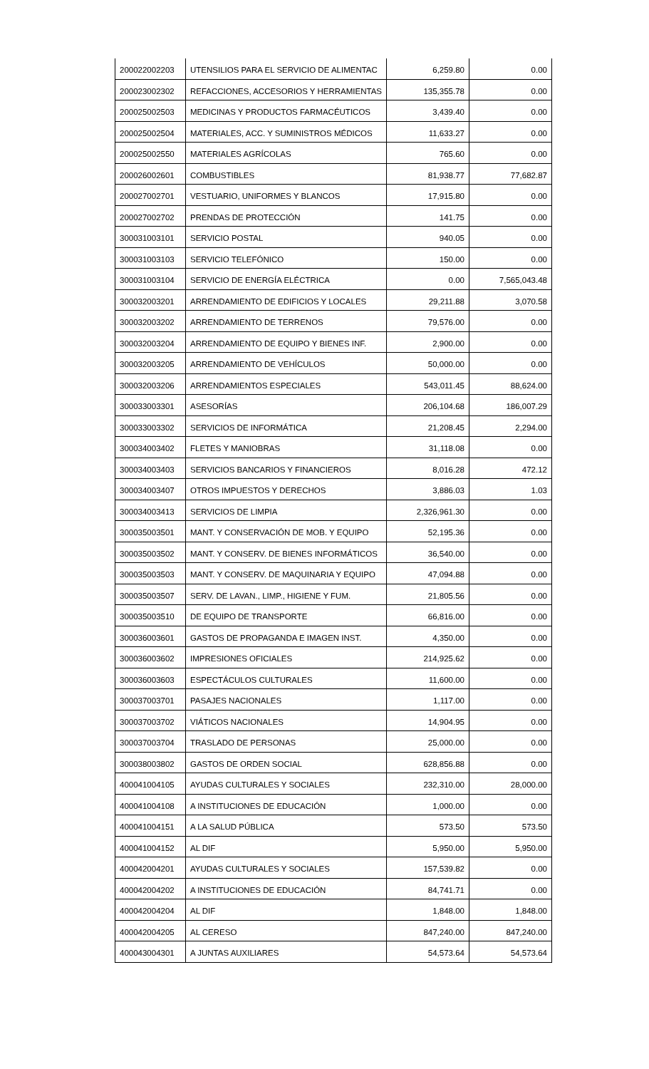| 200022002203 | UTENSILIOS PARA EL SERVICIO DE ALIMENTAC | 6,259.80 | 0.00 |
| 200023002302 | REFACCIONES, ACCESORIOS Y HERRAMIENTAS | 135,355.78 | 0.00 |
| 200025002503 | MEDICINAS Y PRODUCTOS FARMACÉUTICOS | 3,439.40 | 0.00 |
| 200025002504 | MATERIALES, ACC. Y SUMINISTROS MÉDICOS | 11,633.27 | 0.00 |
| 200025002550 | MATERIALES AGRÍCOLAS | 765.60 | 0.00 |
| 200026002601 | COMBUSTIBLES | 81,938.77 | 77,682.87 |
| 200027002701 | VESTUARIO, UNIFORMES Y BLANCOS | 17,915.80 | 0.00 |
| 200027002702 | PRENDAS DE PROTECCIÓN | 141.75 | 0.00 |
| 300031003101 | SERVICIO POSTAL | 940.05 | 0.00 |
| 300031003103 | SERVICIO TELEFÓNICO | 150.00 | 0.00 |
| 300031003104 | SERVICIO DE ENERGÍA ELÉCTRICA | 0.00 | 7,565,043.48 |
| 300032003201 | ARRENDAMIENTO DE EDIFICIOS Y LOCALES | 29,211.88 | 3,070.58 |
| 300032003202 | ARRENDAMIENTO DE TERRENOS | 79,576.00 | 0.00 |
| 300032003204 | ARRENDAMIENTO DE EQUIPO Y BIENES INF. | 2,900.00 | 0.00 |
| 300032003205 | ARRENDAMIENTO DE VEHÍCULOS | 50,000.00 | 0.00 |
| 300032003206 | ARRENDAMIENTOS ESPECIALES | 543,011.45 | 88,624.00 |
| 300033003301 | ASESORÍAS | 206,104.68 | 186,007.29 |
| 300033003302 | SERVICIOS DE INFORMÁTICA | 21,208.45 | 2,294.00 |
| 300034003402 | FLETES Y MANIOBRAS | 31,118.08 | 0.00 |
| 300034003403 | SERVICIOS BANCARIOS Y FINANCIEROS | 8,016.28 | 472.12 |
| 300034003407 | OTROS IMPUESTOS Y DERECHOS | 3,886.03 | 1.03 |
| 300034003413 | SERVICIOS DE LIMPIA | 2,326,961.30 | 0.00 |
| 300035003501 | MANT. Y CONSERVACIÓN DE MOB. Y EQUIPO | 52,195.36 | 0.00 |
| 300035003502 | MANT. Y CONSERV. DE BIENES INFORMÁTICOS | 36,540.00 | 0.00 |
| 300035003503 | MANT. Y CONSERV. DE MAQUINARIA Y EQUIPO | 47,094.88 | 0.00 |
| 300035003507 | SERV. DE LAVAN., LIMP., HIGIENE Y FUM. | 21,805.56 | 0.00 |
| 300035003510 | DE EQUIPO DE TRANSPORTE | 66,816.00 | 0.00 |
| 300036003601 | GASTOS DE PROPAGANDA E IMAGEN INST. | 4,350.00 | 0.00 |
| 300036003602 | IMPRESIONES OFICIALES | 214,925.62 | 0.00 |
| 300036003603 | ESPECTÁCULOS CULTURALES | 11,600.00 | 0.00 |
| 300037003701 | PASAJES NACIONALES | 1,117.00 | 0.00 |
| 300037003702 | VIÁTICOS NACIONALES | 14,904.95 | 0.00 |
| 300037003704 | TRASLADO DE PERSONAS | 25,000.00 | 0.00 |
| 300038003802 | GASTOS DE ORDEN SOCIAL | 628,856.88 | 0.00 |
| 400041004105 | AYUDAS CULTURALES Y SOCIALES | 232,310.00 | 28,000.00 |
| 400041004108 | A INSTITUCIONES DE EDUCACIÓN | 1,000.00 | 0.00 |
| 400041004151 | A LA SALUD PÚBLICA | 573.50 | 573.50 |
| 400041004152 | AL DIF | 5,950.00 | 5,950.00 |
| 400042004201 | AYUDAS CULTURALES Y SOCIALES | 157,539.82 | 0.00 |
| 400042004202 | A INSTITUCIONES DE EDUCACIÓN | 84,741.71 | 0.00 |
| 400042004204 | AL DIF | 1,848.00 | 1,848.00 |
| 400042004205 | AL CERESO | 847,240.00 | 847,240.00 |
| 400043004301 | A JUNTAS AUXILIARES | 54,573.64 | 54,573.64 |